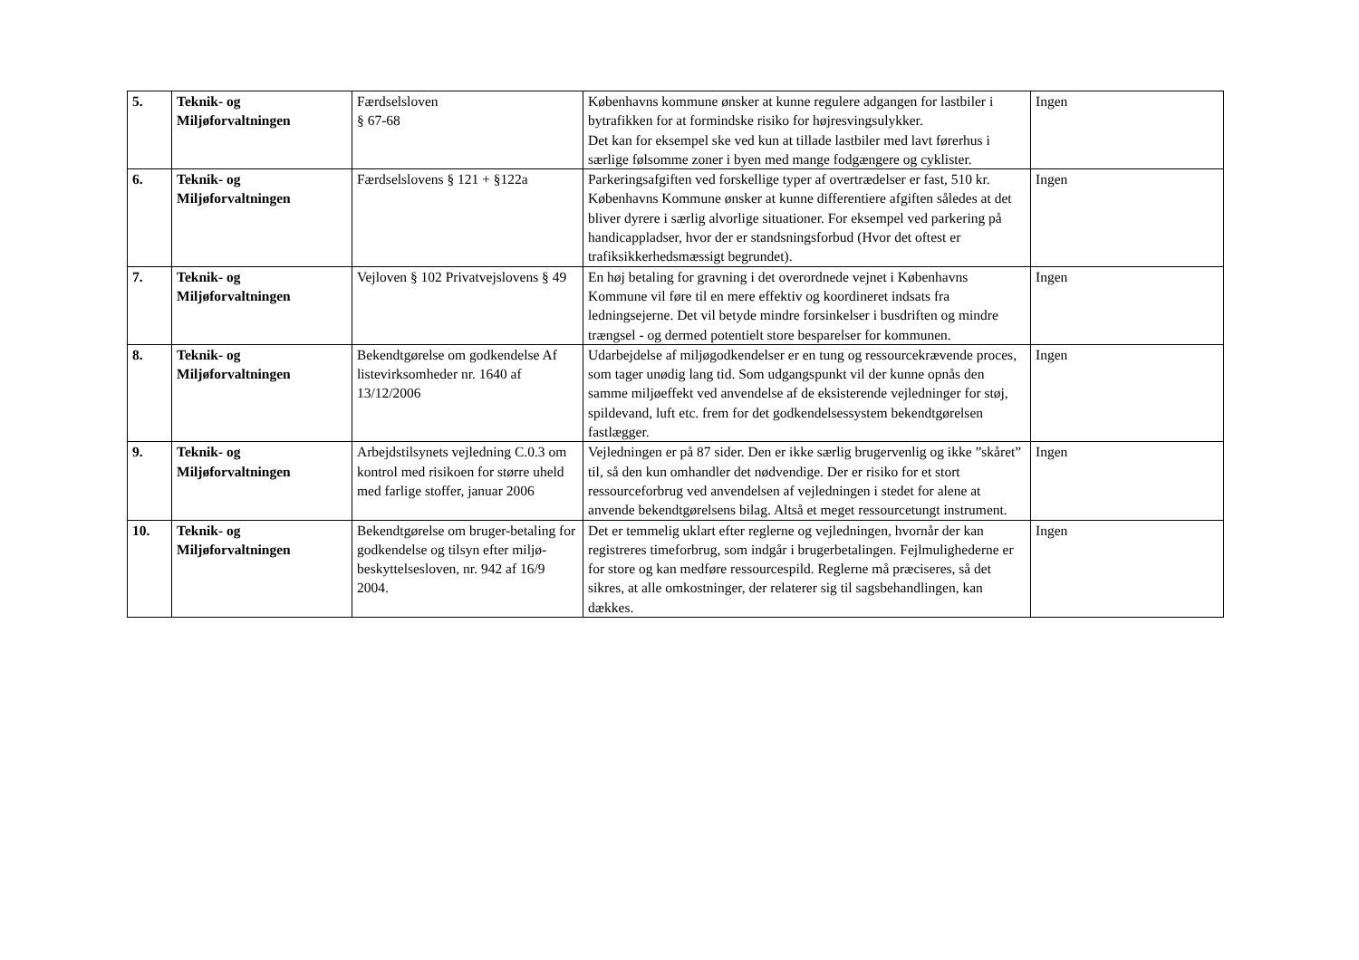| 5. | Teknik- og Miljøforvaltningen | Færdselsloven § 67-68 | Københavns kommune ønsker at kunne regulere adgangen for lastbiler i bytrafikken for at formindske risiko for højresvingsulykker. Det kan for eksempel ske ved kun at tillade lastbiler med lavt førerhus i særlige følsomme zoner i byen med mange fodgængere og cyklister. | Ingen |
| 6. | Teknik- og Miljøforvaltningen | Færdselslovens § 121 + §122a | Parkeringsafgiften ved forskellige typer af overtrædelser er fast, 510 kr. Københavns Kommune ønsker at kunne differentiere afgiften således at det bliver dyrere i særlig alvorlige situationer. For eksempel ved parkering på handicappladser, hvor der er standsningsforbud (Hvor det oftest er trafiksikkerhedsmæssigt begrundet). | Ingen |
| 7. | Teknik- og Miljøforvaltningen | Vejloven § 102 Privatvejslovens § 49 | En høj betaling for gravning i det overordnede vejnet i Københavns Kommune vil føre til en mere effektiv og koordineret indsats fra ledningsejerne. Det vil betyde mindre forsinkelser i busdriften og mindre trængsel - og dermed potentielt store besparelser for kommunen. | Ingen |
| 8. | Teknik- og Miljøforvaltningen | Bekendtgørelse om godkendelse Af listevirksomheder nr. 1640 af 13/12/2006 | Udarbejdelse af miljøgodkendelser er en tung og ressourcekrævende proces, som tager unødig lang tid. Som udgangspunkt vil der kunne opnås den samme miljøeffekt ved anvendelse af de eksisterende vejledninger for støj, spildevand, luft etc. frem for det godkendelsessystem bekendtgørelsen fastlægger. | Ingen |
| 9. | Teknik- og Miljøforvaltningen | Arbejdstilsynets vejledning C.0.3 om kontrol med risikoen for større uheld med farlige stoffer, januar 2006 | Vejledningen er på 87 sider. Den er ikke særlig brugervenlig og ikke ”skåret” til, så den kun omhandler det nødvendige. Der er risiko for et stort ressourceforbrug ved anvendelsen af vejledningen i stedet for alene at anvende bekendtgørelsens bilag. Altså et meget ressourcetungt instrument. | Ingen |
| 10. | Teknik- og Miljøforvaltningen | Bekendtgørelse om bruger-betaling for godkendelse og tilsyn efter miljø-beskyttelsesloven, nr. 942 af 16/9 2004. | Det er temmelig uklart efter reglerne og vejledningen, hvornår der kan registreres timeforbrug, som indgår i brugerbetalingen. Fejlmulighederne er for store og kan medføre ressourcespild. Reglerne må præciseres, så det sikres, at alle omkostninger, der relaterer sig til sagsbehandlingen, kan dækkes. | Ingen |